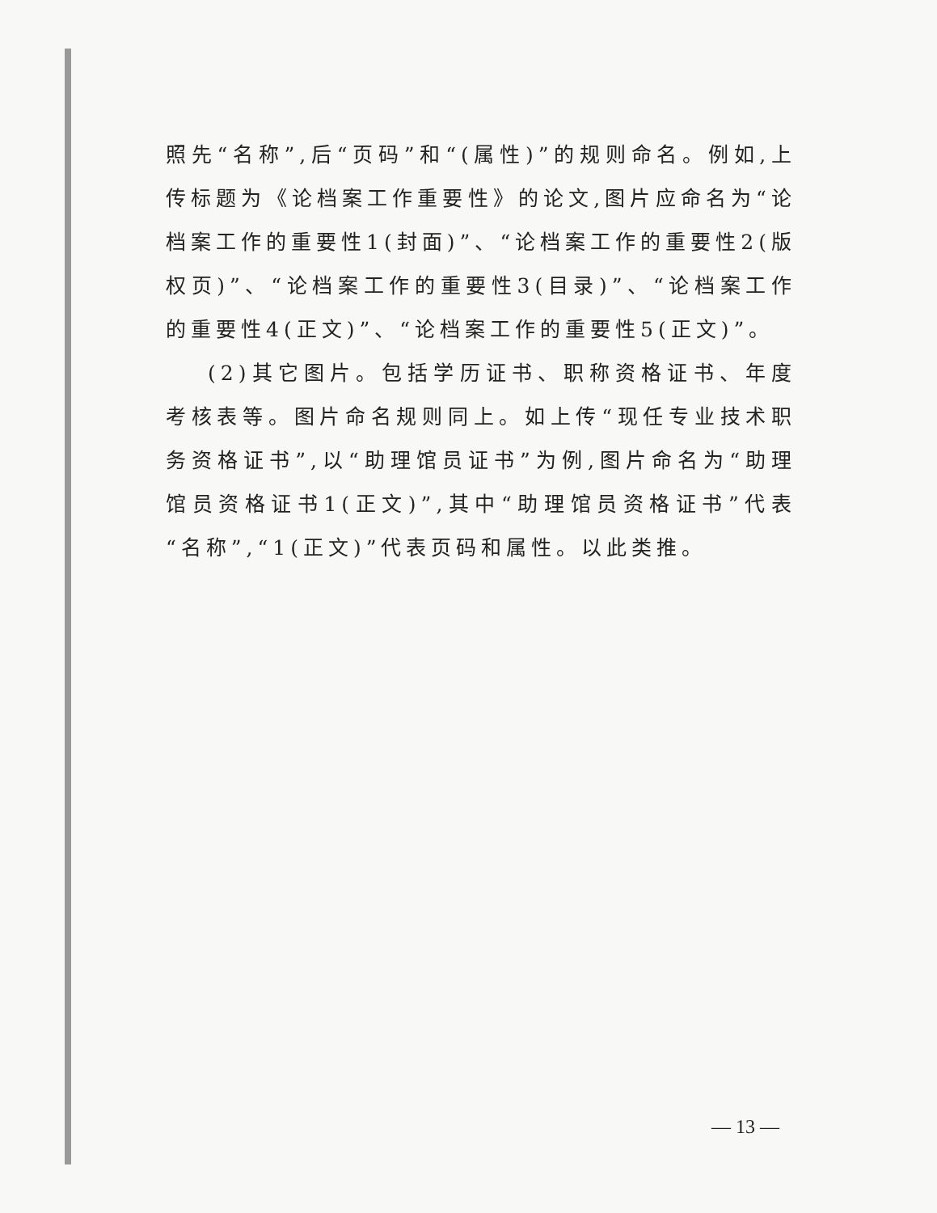照先“名称”,后“页码”和“(属性)”的规则命名。例如,上传标题为《论档案工作重要性》的论文,图片应命名为“论档案工作的重要性1(封面)”、“论档案工作的重要性2(版权页)”、“论档案工作的重要性3(目录)”、“论档案工作的重要性4(正文)”、“论档案工作的重要性5(正文)”。
(2)其它图片。包括学历证书、职称资格证书、年度考核表等。图片命名规则同上。如上传“现任专业技术职务资格证书”,以“助理馆员证书”为例,图片命名为“助理馆员资格证书1(正文)”,其中“助理馆员资格证书”代表“名称”,“1(正文)”代表页码和属性。以此类推。
— 13 —